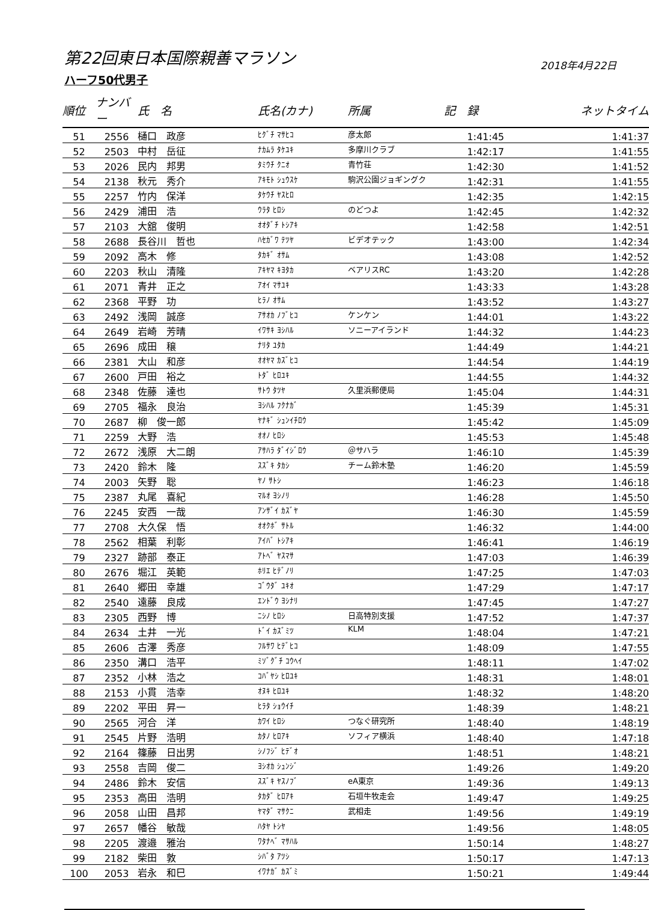第22回東日本国際親善マラソン
2018年4月22日
ハーフ50代男子
| 順位 | ナンバー | 氏 名 | 氏名(カナ) | 所属 | 記 録 | ネットタイム |
| --- | --- | --- | --- | --- | --- | --- |
| 51 | 2556 | 樋口 政彦 | ﾋｸﾞﾁ ﾏｻﾋｺ | 彦太郎 | 1:41:45 | 1:41:37 |
| 52 | 2503 | 中村 岳征 | ﾅｶﾑﾗ ﾀｹﾕｷ | 多摩川クラブ | 1:42:17 | 1:41:55 |
| 53 | 2026 | 民内 邦男 | ﾀﾐｳﾁ ｸﾆｵ | 青竹荘 | 1:42:30 | 1:41:52 |
| 54 | 2138 | 秋元 秀介 | ｱｷﾓﾄ ｼｭｳｽｹ | 駒沢公園ジョギングク | 1:42:31 | 1:41:55 |
| 55 | 2257 | 竹内 保洋 | ﾀｹｳﾁ ﾔｽﾋﾛ | | 1:42:35 | 1:42:15 |
| 56 | 2429 | 浦田 浩 | ｳﾗﾀ ﾋﾛｼ | のどつよ | 1:42:45 | 1:42:32 |
| 57 | 2103 | 大舘 俊明 | ｵｵﾀﾞﾁ ﾄｼｱｷ | | 1:42:58 | 1:42:51 |
| 58 | 2688 | 長谷川 哲也 | ﾊｾｶﾞﾜ ﾃﾂﾔ | ビデオテック | 1:43:00 | 1:42:34 |
| 59 | 2092 | 高木 修 | ﾀｶｷﾞ ｵｻﾑ | | 1:43:08 | 1:42:52 |
| 60 | 2203 | 秋山 清隆 | ｱｷﾔﾏ ｷﾖﾀｶ | ベアリスRC | 1:43:20 | 1:42:28 |
| 61 | 2071 | 青井 正之 | ｱｵｲ ﾏｻﾕｷ | | 1:43:33 | 1:43:28 |
| 62 | 2368 | 平野 功 | ﾋﾗﾉ ｵｻﾑ | | 1:43:52 | 1:43:27 |
| 63 | 2492 | 浅岡 誠彦 | ｱｻｵｶ ﾉﾌﾞﾋｺ | ケンケン | 1:44:01 | 1:43:22 |
| 64 | 2649 | 岩崎 芳晴 | ｲﾜｻｷ ﾖｼﾊﾙ | ソニーアイランド | 1:44:32 | 1:44:23 |
| 65 | 2696 | 成田 穣 | ﾅﾘﾀ ﾕﾀｶ | | 1:44:49 | 1:44:21 |
| 66 | 2381 | 大山 和彦 | ｵｵﾔﾏ ｶｽﾞﾋｺ | | 1:44:54 | 1:44:19 |
| 67 | 2600 | 戸田 裕之 | ﾄﾀﾞ ﾋﾛﾕｷ | | 1:44:55 | 1:44:32 |
| 68 | 2348 | 佐藤 達也 | ｻﾄｳ ﾀﾂﾔ | 久里浜郵便局 | 1:45:04 | 1:44:31 |
| 69 | 2705 | 福永 良治 | ﾖｼﾊﾙ ﾌｸﾅｶﾞ | | 1:45:39 | 1:45:31 |
| 70 | 2687 | 柳 俊一郎 | ﾔﾅｷﾞ ｼｭﾝｲﾁﾛｳ | | 1:45:42 | 1:45:09 |
| 71 | 2259 | 大野 浩 | ｵｵﾉ ﾋﾛｼ | | 1:45:53 | 1:45:48 |
| 72 | 2672 | 浅原 大二朗 | ｱｻﾊﾗ ﾀﾞｲｼﾞﾛｳ | ＠サハラ | 1:46:10 | 1:45:39 |
| 73 | 2420 | 鈴木 隆 | ｽｽﾞｷ ﾀｶｼ | チーム鈴木塾 | 1:46:20 | 1:45:59 |
| 74 | 2003 | 矢野 聡 | ﾔﾉ ｻﾄｼ | | 1:46:23 | 1:46:18 |
| 75 | 2387 | 丸尾 喜紀 | ﾏﾙｵ ﾖｼﾉﾘ | | 1:46:28 | 1:45:50 |
| 76 | 2245 | 安西 一哉 | ｱﾝｻﾞｲ ｶｽﾞﾔ | | 1:46:30 | 1:45:59 |
| 77 | 2708 | 大久保 悟 | ｵｵｸﾎﾞ ｻﾄﾙ | | 1:46:32 | 1:44:00 |
| 78 | 2562 | 相葉 利彰 | ｱｲﾊﾞ ﾄｼｱｷ | | 1:46:41 | 1:46:19 |
| 79 | 2327 | 跡部 泰正 | ｱﾄﾍﾞ ﾔｽﾏｻ | | 1:47:03 | 1:46:39 |
| 80 | 2676 | 堀江 英範 | ﾎﾘｴ ﾋﾃﾞﾉﾘ | | 1:47:25 | 1:47:03 |
| 81 | 2640 | 郷田 幸雄 | ｺﾞｳﾀﾞ ﾕｷｵ | | 1:47:29 | 1:47:17 |
| 82 | 2540 | 遠藤 良成 | ｴﾝﾄﾞｳ ﾖｼﾅﾘ | | 1:47:45 | 1:47:27 |
| 83 | 2305 | 西野 博 | ﾆｼﾉ ﾋﾛｼ | 日高特別支援 | 1:47:52 | 1:47:37 |
| 84 | 2634 | 土井 一光 | ﾄﾞｲ ｶｽﾞﾐﾂ | KLM | 1:48:04 | 1:47:21 |
| 85 | 2606 | 古澤 秀彦 | ﾌﾙｻﾜ ﾋﾃﾞﾋｺ | | 1:48:09 | 1:47:55 |
| 86 | 2350 | 溝口 浩平 | ﾐｿﾞｸﾞﾁ ｺｳﾍｲ | | 1:48:11 | 1:47:02 |
| 87 | 2352 | 小林 浩之 | ｺﾊﾞﾔｼ ﾋﾛﾕｷ | | 1:48:31 | 1:48:01 |
| 88 | 2153 | 小貫 浩幸 | ｵﾇｷ ﾋﾛﾕｷ | | 1:48:32 | 1:48:20 |
| 89 | 2202 | 平田 昇一 | ﾋﾗﾀ ｼｮｳｲﾁ | | 1:48:39 | 1:48:21 |
| 90 | 2565 | 河合 洋 | ｶﾜｲ ﾋﾛｼ | つなぐ研究所 | 1:48:40 | 1:48:19 |
| 91 | 2545 | 片野 浩明 | ｶﾀﾉ ﾋﾛｱｷ | ソフィア横浜 | 1:48:40 | 1:47:18 |
| 92 | 2164 | 篠藤 日出男 | ｼﾉﾌｼﾞ ﾋﾃﾞｵ | | 1:48:51 | 1:48:21 |
| 93 | 2558 | 吉岡 俊二 | ﾖｼｵｶ ｼｭﾝｼﾞ | | 1:49:26 | 1:49:20 |
| 94 | 2486 | 鈴木 安信 | ｽｽﾞｷ ﾔｽﾉﾌﾞ | eA東京 | 1:49:36 | 1:49:13 |
| 95 | 2353 | 高田 浩明 | ﾀｶﾀﾞ ﾋﾛｱｷ | 石垣牛牧走会 | 1:49:47 | 1:49:25 |
| 96 | 2058 | 山田 昌邦 | ﾔﾏﾀﾞ ﾏｻｸﾆ | 武相走 | 1:49:56 | 1:49:19 |
| 97 | 2657 | 幡谷 敏哉 | ﾊﾀﾔ ﾄｼﾔ | | 1:49:56 | 1:48:05 |
| 98 | 2205 | 渡邉 雅治 | ﾜﾀﾅﾍﾞ ﾏｻﾊﾙ | | 1:50:14 | 1:48:27 |
| 99 | 2182 | 柴田 敦 | ｼﾊﾞﾀ ｱﾂｼ | | 1:50:17 | 1:47:13 |
| 100 | 2053 | 岩永 和巳 | ｲﾜﾅｶﾞ ｶｽﾞﾐ | | 1:50:21 | 1:49:44 |